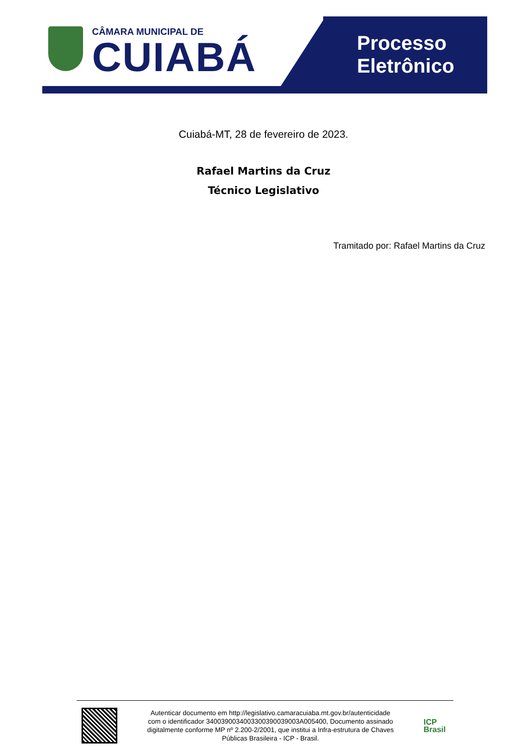CÂMARA MUNICIPAL DE
CUIABÁ
Processo
Eletrônico
Cuiabá-MT, 28 de fevereiro de 2023.
Rafael Martins da Cruz
Técnico Legislativo
Tramitado por: Rafael Martins da Cruz
Autenticar documento em http://legislativo.camaracuiaba.mt.gov.br/autenticidade
com o identificador 3400390034003300390039003A005400, Documento assinado
digitalmente conforme MP nº 2.200-2/2001, que institui a Infra-estrutura de Chaves
Públicas Brasileira - ICP - Brasil.
ICP
Brasil